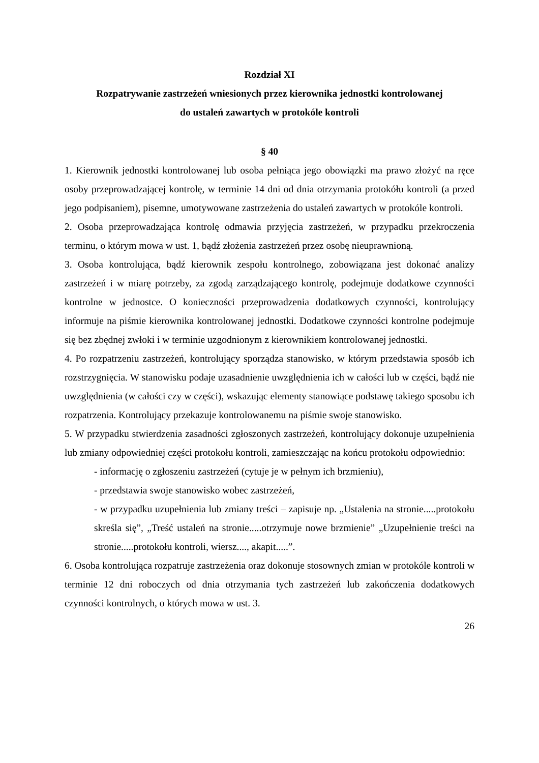Rozdział XI
Rozpatrywanie zastrzeżeń wniesionych przez kierownika jednostki kontrolowanej
do ustaleń zawartych w protokóle kontroli
§ 40
1. Kierownik jednostki kontrolowanej lub osoba pełniąca jego obowiązki ma prawo złożyć na ręce osoby przeprowadzającej kontrolę, w terminie 14 dni od dnia otrzymania protokółu kontroli (a przed jego podpisaniem), pisemne, umotywowane zastrzeżenia do ustaleń zawartych w protokóle kontroli.
2. Osoba przeprowadzająca kontrolę odmawia przyjęcia zastrzeżeń, w przypadku przekroczenia terminu, o którym mowa w ust. 1, bądź złożenia zastrzeżeń przez osobę nieuprawnioną.
3. Osoba kontrolująca, bądź kierownik zespołu kontrolnego, zobowiązana jest dokonać analizy zastrzeżeń i w miarę potrzeby, za zgodą zarządzającego kontrolę, podejmuje dodatkowe czynności kontrolne w jednostce. O konieczności przeprowadzenia dodatkowych czynności, kontrolujący informuje na piśmie kierownika kontrolowanej jednostki. Dodatkowe czynności kontrolne podejmuje się bez zbędnej zwłoki i w terminie uzgodnionym z kierownikiem kontrolowanej jednostki.
4. Po rozpatrzeniu zastrzeżeń, kontrolujący sporządza stanowisko, w którym przedstawia sposób ich rozstrzygnięcia. W stanowisku podaje uzasadnienie uwzględnienia ich w całości lub w części, bądź nie uwzględnienia (w całości czy w części), wskazując elementy stanowiące podstawę takiego sposobu ich rozpatrzenia. Kontrolujący przekazuje kontrolowanemu na piśmie swoje stanowisko.
5. W przypadku stwierdzenia zasadności zgłoszonych zastrzeżeń, kontrolujący dokonuje uzupełnienia lub zmiany odpowiedniej części protokołu kontroli, zamieszczając na końcu protokołu odpowiednio:
- informację o zgłoszeniu zastrzeżeń (cytuje je w pełnym ich brzmieniu),
- przedstawia swoje stanowisko wobec zastrzeżeń,
- w przypadku uzupełnienia lub zmiany treści – zapisuje np. „Ustalenia na stronie.....protokołu skreśla się”, „Treść ustaleń na stronie.....otrzymuje nowe brzmienie” „Uzupełnienie treści na stronie.....protokołu kontroli, wiersz...., akapit.....”.
6. Osoba kontrolująca rozpatruje zastrzeżenia oraz dokonuje stosownych zmian w protokóle kontroli w terminie 12 dni roboczych od dnia otrzymania tych zastrzeżeń lub zakończenia dodatkowych czynności kontrolnych, o których mowa w ust. 3.
26